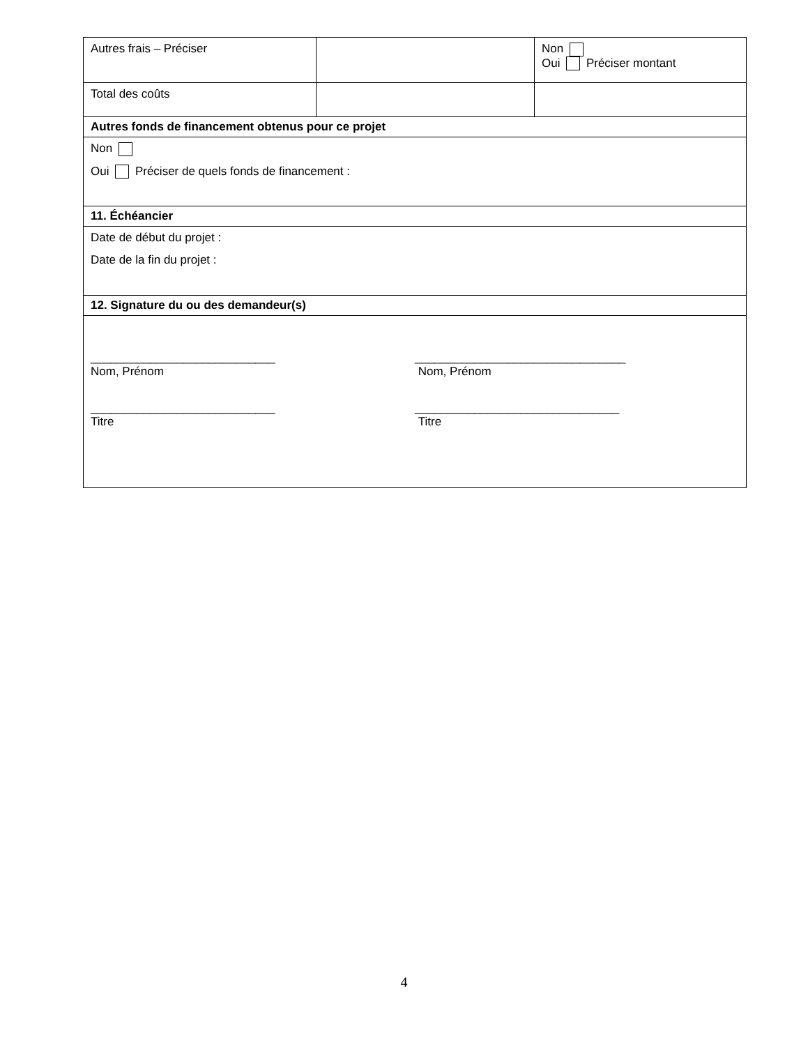| Autres frais – Préciser | | Non Oui Préciser montant |
| Total des coûts | | |
| Autres fonds de financement obtenus pour ce projet | | |
| Non Oui Préciser de quels fonds de financement : | | |
| 11. Échéancier | | |
| Date de début du projet : Date de la fin du projet : | | |
| 12. Signature du ou des demandeur(s) | | |
| ____________________________ Nom, Prénom ________________________________ Nom, Prénom ____________________________ Titre _______________________________ Titre | | |
4